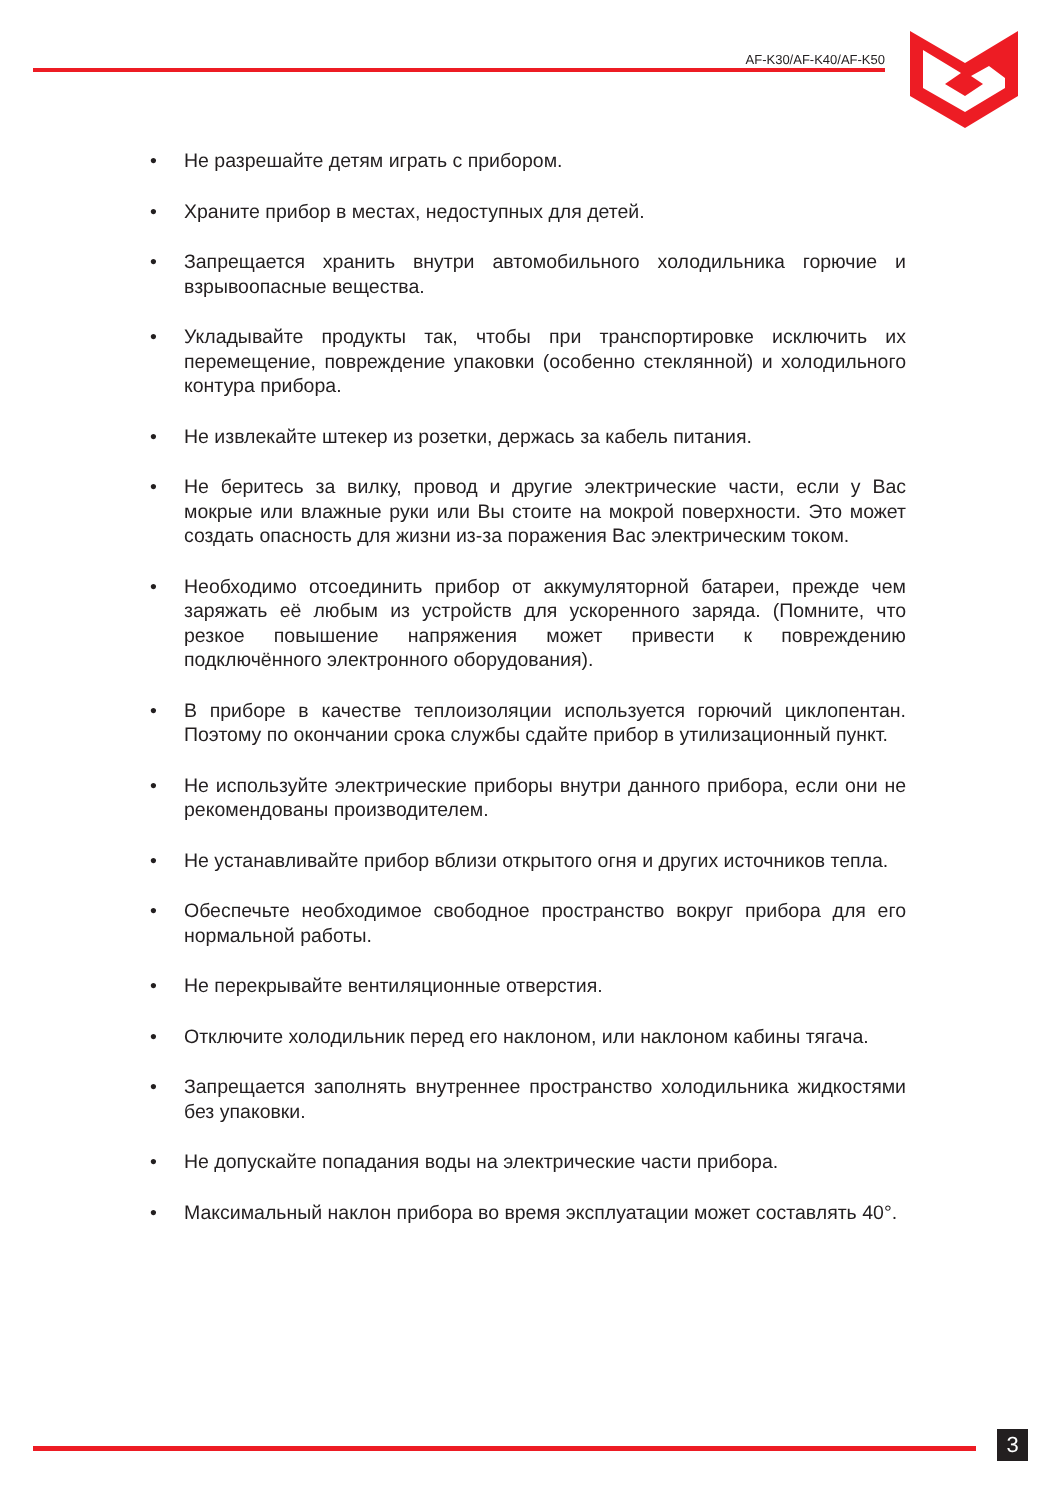AF-K30/AF-K40/AF-K50
• Не разрешайте детям играть с прибором.
• Храните прибор в местах, недоступных для детей.
• Запрещается хранить внутри автомобильного холодильника горючие и взрывоопасные вещества.
• Укладывайте продукты так, чтобы при транспортировке исключить их перемещение, повреждение упаковки (особенно стеклянной) и холодильного контура прибора.
• Не извлекайте штекер из розетки, держась за кабель питания.
• Не беритесь за вилку, провод и другие электрические части, если у Вас мокрые или влажные руки или Вы стоите на мокрой поверхности. Это может создать опасность для жизни из-за поражения Вас электрическим током.
• Необходимо отсоединить прибор от аккумуляторной батареи, прежде чем заряжать её любым из устройств для ускоренного заряда. (Помните, что резкое повышение напряжения может привести к повреждению подключённого электронного оборудования).
• В приборе в качестве теплоизоляции используется горючий циклопентан. Поэтому по окончании срока службы сдайте прибор в утилизационный пункт.
• Не используйте электрические приборы внутри данного прибора, если они не рекомендованы производителем.
• Не устанавливайте прибор вблизи открытого огня и других источников тепла.
• Обеспечьте необходимое свободное пространство вокруг прибора для его нормальной работы.
• Не перекрывайте вентиляционные отверстия.
• Отключите холодильник перед его наклоном, или наклоном кабины тягача.
• Запрещается заполнять внутреннее пространство холодильника жидкостями без упаковки.
• Не допускайте попадания воды на электрические части прибора.
• Максимальный наклон прибора во время эксплуатации может составлять 40°.
3